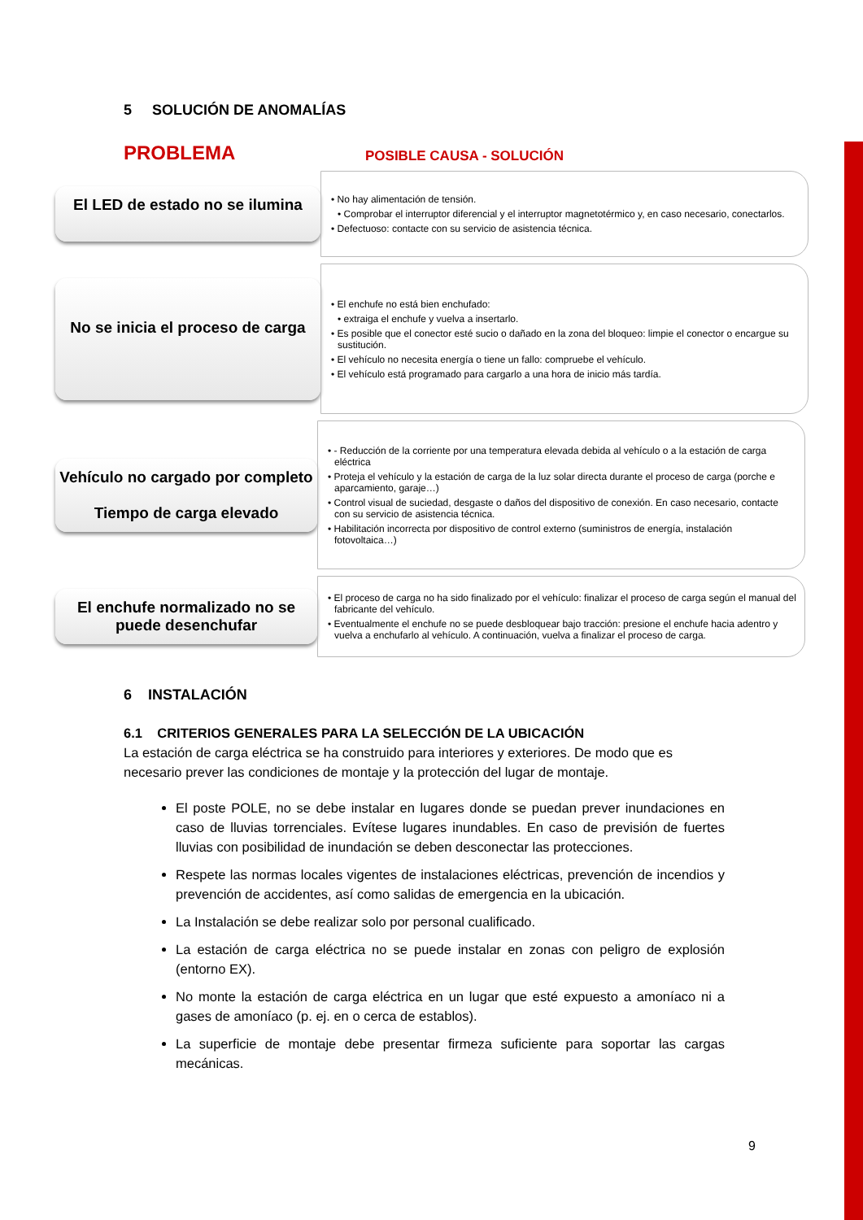5 SOLUCIÓN DE ANOMALÍAS
PROBLEMA
POSIBLE CAUSA - SOLUCIÓN
El LED de estado no se ilumina
• No hay alimentación de tensión.
• Comprobar el interruptor diferencial y el interruptor magnetotérmico y, en caso necesario, conectarlos.
• Defectuoso: contacte con su servicio de asistencia técnica.
No se inicia el proceso de carga
• El enchufe no está bien enchufado:
• extraiga el enchufe y vuelva a insertarlo.
• Es posible que el conector esté sucio o dañado en la zona del bloqueo: limpie el conector o encargue su sustitución.
• El vehículo no necesita energía o tiene un fallo: compruebe el vehículo.
• El vehículo está programado para cargarlo a una hora de inicio más tardía.
Vehículo no cargado por completo
Tiempo de carga elevado
• - Reducción de la corriente por una temperatura elevada debida al vehículo o a la estación de carga eléctrica
• Proteja el vehículo y la estación de carga de la luz solar directa durante el proceso de carga (porche e aparcamiento, garaje…)
• Control visual de suciedad, desgaste o daños del dispositivo de conexión. En caso necesario, contacte con su servicio de asistencia técnica.
• Habilitación incorrecta por dispositivo de control externo (suministros de energía, instalación fotovoltaica…)
El enchufe normalizado no se puede desenchufar
• El proceso de carga no ha sido finalizado por el vehículo: finalizar el proceso de carga según el manual del fabricante del vehículo.
• Eventualmente el enchufe no se puede desbloquear bajo tracción: presione el enchufe hacia adentro y vuelva a enchufarlo al vehículo. A continuación, vuelva a finalizar el proceso de carga.
6 INSTALACIÓN
6.1 CRITERIOS GENERALES PARA LA SELECCIÓN DE LA UBICACIÓN
La estación de carga eléctrica se ha construido para interiores y exteriores. De modo que es necesario prever las condiciones de montaje y la protección del lugar de montaje.
El poste POLE, no se debe instalar en lugares donde se puedan prever inundaciones en caso de lluvias torrenciales. Evítese lugares inundables. En caso de previsión de fuertes lluvias con posibilidad de inundación se deben desconectar las protecciones.
Respete las normas locales vigentes de instalaciones eléctricas, prevención de incendios y prevención de accidentes, así como salidas de emergencia en la ubicación.
La Instalación se debe realizar solo por personal cualificado.
La estación de carga eléctrica no se puede instalar en zonas con peligro de explosión (entorno EX).
No monte la estación de carga eléctrica en un lugar que esté expuesto a amoníaco ni a gases de amoníaco (p. ej. en o cerca de establos).
La superficie de montaje debe presentar firmeza suficiente para soportar las cargas mecánicas.
9